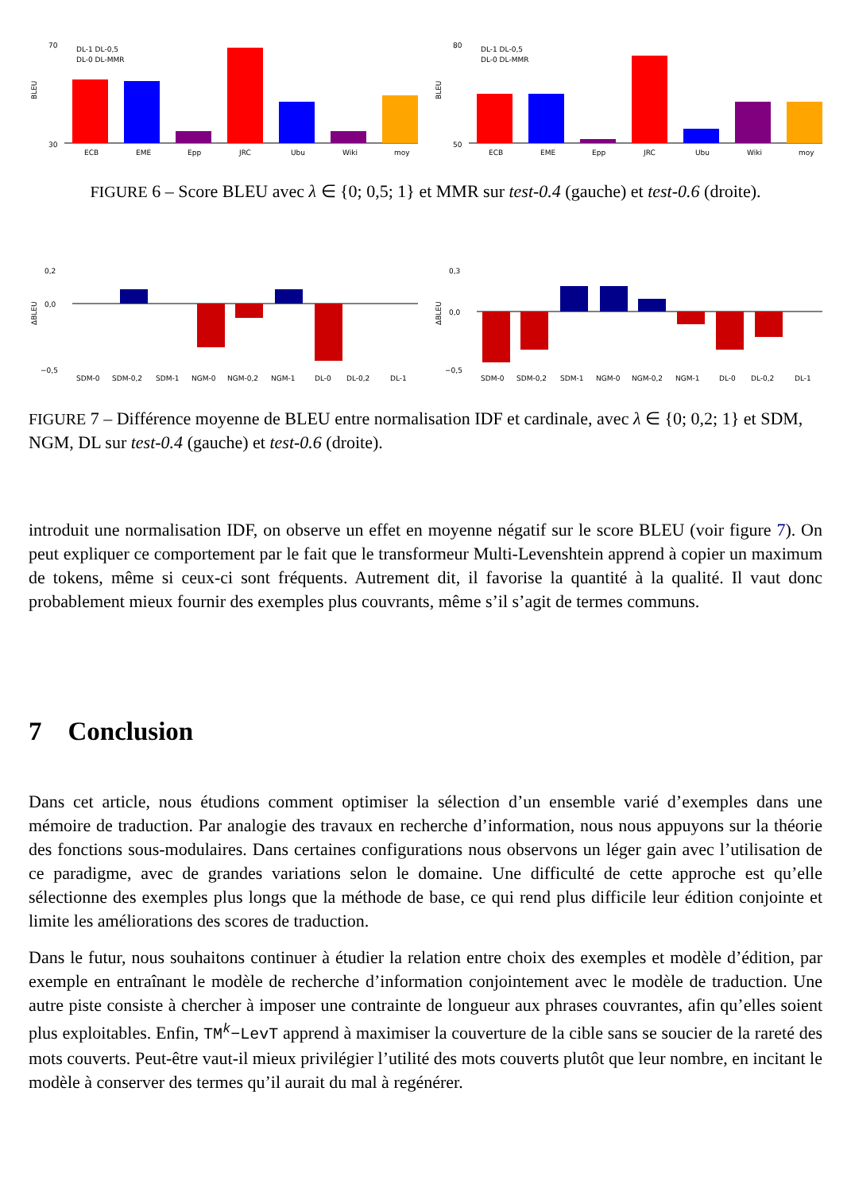BLEU
70
30
ECB
EME
Epp
JRC
Ubu
Wiki
moy
DL-1 DL-0,5
DL-0 DL-MMR
BLEU
80
50
ECB
EME
Epp
JRC
Ubu
Wiki
moy
DL-1 DL-0,5
DL-0 DL-MMR
FIGURE 6 – Score BLEU avec λ ∈ {0; 0,5; 1} et MMR sur test-0.4 (gauche) et test-0.6 (droite).
ΔBLEU
0,2
0,0
−0,5
SDM-0
SDM-0,2
SDM-1
NGM-0
NGM-0,2
NGM-1
DL-0
DL-0,2
DL-1
ΔBLEU
0,3
0,0
−0,5
SDM-0
SDM-0,2
SDM-1
NGM-0
NGM-0,2
NGM-1
DL-0
DL-0,2
DL-1
FIGURE 7 – Différence moyenne de BLEU entre normalisation IDF et cardinale, avec λ ∈ {0; 0,2; 1} et SDM, NGM, DL sur test-0.4 (gauche) et test-0.6 (droite).
introduit une normalisation IDF, on observe un effet en moyenne négatif sur le score BLEU (voir figure 7). On peut expliquer ce comportement par le fait que le transformeur Multi-Levenshtein apprend à copier un maximum de tokens, même si ceux-ci sont fréquents. Autrement dit, il favorise la quantité à la qualité. Il vaut donc probablement mieux fournir des exemples plus couvrants, même s’il s’agit de termes communs.
7 Conclusion
Dans cet article, nous étudions comment optimiser la sélection d’un ensemble varié d’exemples dans une mémoire de traduction. Par analogie des travaux en recherche d’information, nous nous appuyons sur la théorie des fonctions sous-modulaires. Dans certaines configurations nous observons un léger gain avec l’utilisation de ce paradigme, avec de grandes variations selon le domaine. Une difficulté de cette approche est qu’elle sélectionne des exemples plus longs que la méthode de base, ce qui rend plus difficile leur édition conjointe et limite les améliorations des scores de traduction.
Dans le futur, nous souhaitons continuer à étudier la relation entre choix des exemples et modèle d’édition, par exemple en entraînant le modèle de recherche d’information conjointement avec le modèle de traduction. Une autre piste consiste à chercher à imposer une contrainte de longueur aux phrases couvrantes, afin qu’elles soient plus exploitables. Enfin, TM<sup>k</sup>−LevT apprend à maximiser la couverture de la cible sans se soucier de la rareté des mots couverts. Peut-être vaut-il mieux privilégier l’utilité des mots couverts plutôt que leur nombre, en incitant le modèle à conserver des termes qu’il aurait du mal à regénérer.